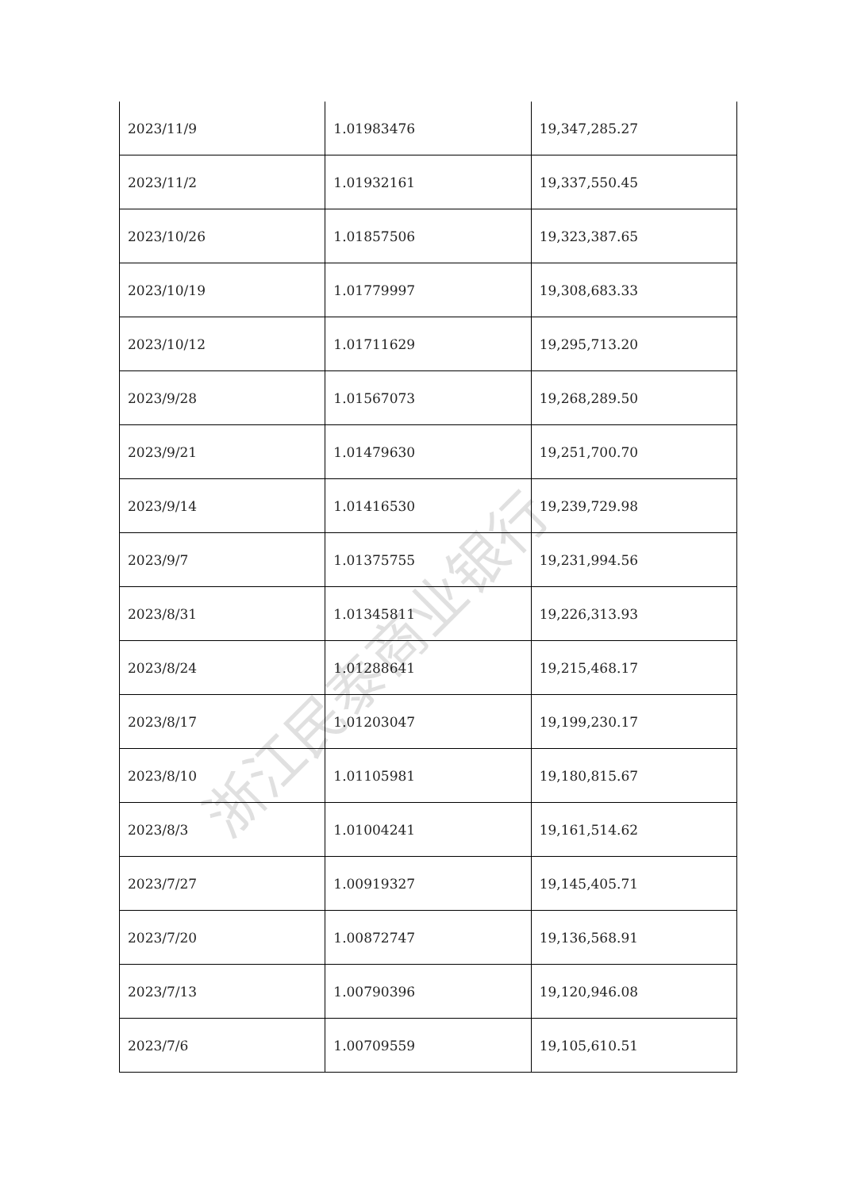| 2023/11/9 | 1.01983476 | 19,347,285.27 |
| 2023/11/2 | 1.01932161 | 19,337,550.45 |
| 2023/10/26 | 1.01857506 | 19,323,387.65 |
| 2023/10/19 | 1.01779997 | 19,308,683.33 |
| 2023/10/12 | 1.01711629 | 19,295,713.20 |
| 2023/9/28 | 1.01567073 | 19,268,289.50 |
| 2023/9/21 | 1.01479630 | 19,251,700.70 |
| 2023/9/14 | 1.01416530 | 19,239,729.98 |
| 2023/9/7 | 1.01375755 | 19,231,994.56 |
| 2023/8/31 | 1.01345811 | 19,226,313.93 |
| 2023/8/24 | 1.01288641 | 19,215,468.17 |
| 2023/8/17 | 1.01203047 | 19,199,230.17 |
| 2023/8/10 | 1.01105981 | 19,180,815.67 |
| 2023/8/3 | 1.01004241 | 19,161,514.62 |
| 2023/7/27 | 1.00919327 | 19,145,405.71 |
| 2023/7/20 | 1.00872747 | 19,136,568.91 |
| 2023/7/13 | 1.00790396 | 19,120,946.08 |
| 2023/7/6 | 1.00709559 | 19,105,610.51 |
浙江民泰商业银行